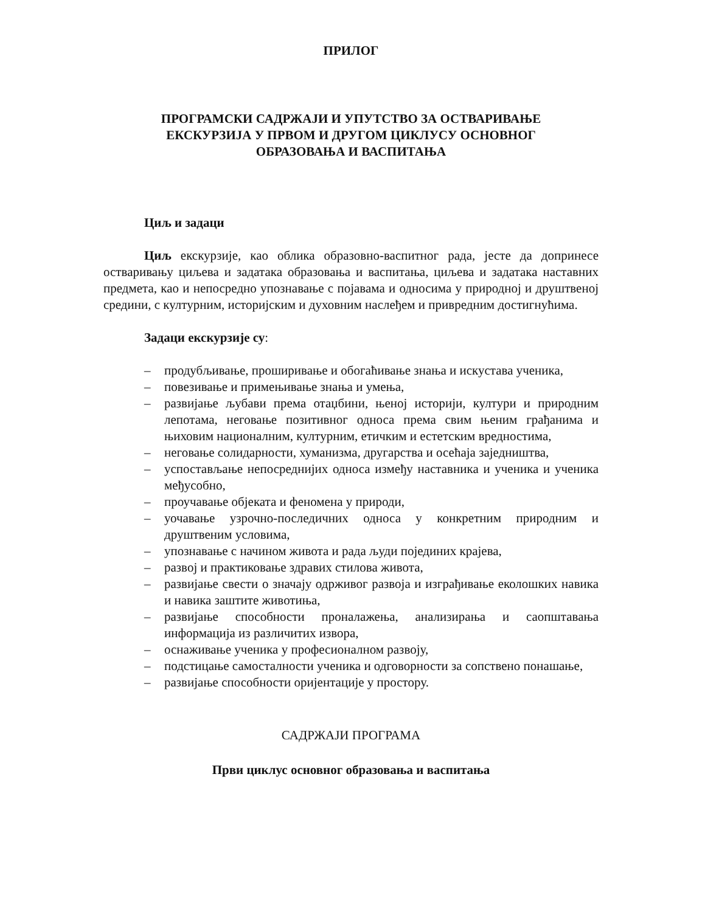ПРИЛОГ
ПРОГРАМСКИ САДРЖАЈИ И УПУТСТВО ЗА ОСТВАРИВАЊЕ
ЕКСКУРЗИЈА У ПРВОМ И ДРУГОМ ЦИКЛУСУ ОСНОВНОГ
ОБРАЗОВАЊА И ВАСПИТАЊА
Циљ и задаци
Циљ екскурзије, као облика образовно-васпитног рада, јесте да допринесе остваривању циљева и задатака образовања и васпитања, циљева и задатака наставних предмета, као и непосредно упознавање с појавама и односима у природној и друштвеној средини, с културним, историјским и духовним наслеђем и привредним достигнућима.
Задаци екскурзије су:
– продубљивање, проширивање и обогаћивање знања и искустава ученика,
– повезивање и примењивање знања и умења,
– развијање љубави према отаџбини, њеној историји, култури и природним лепотама, неговање позитивног односа према свим њеним грађанима и њиховим националним, културним, етичким и естетским вредностима,
– неговање солидарности, хуманизма, другарства и осећаја заједништва,
– успостављање непосреднијих односа између наставника и ученика и ученика међусобно,
– проучавање објеката и феномена у природи,
– уочавање узрочно-последичних односа у конкретним природним и друштвеним условима,
– упознавање с начином живота и рада људи појединих крајева,
– развој и практиковање здравих стилова живота,
– развијање свести о значају одрживог развоја и изграђивање еколошких навика и навика заштите животиња,
– развијање способности проналажења, анализирања и саопштавања информација из различитих извора,
– оснаживање ученика у професионалном развоју,
– подстицање самосталности ученика и одговорности за сопствено понашање,
– развијање способности оријентације у простору.
САДРЖАЈИ ПРОГРАМА
Први циклус основног образовања и васпитања